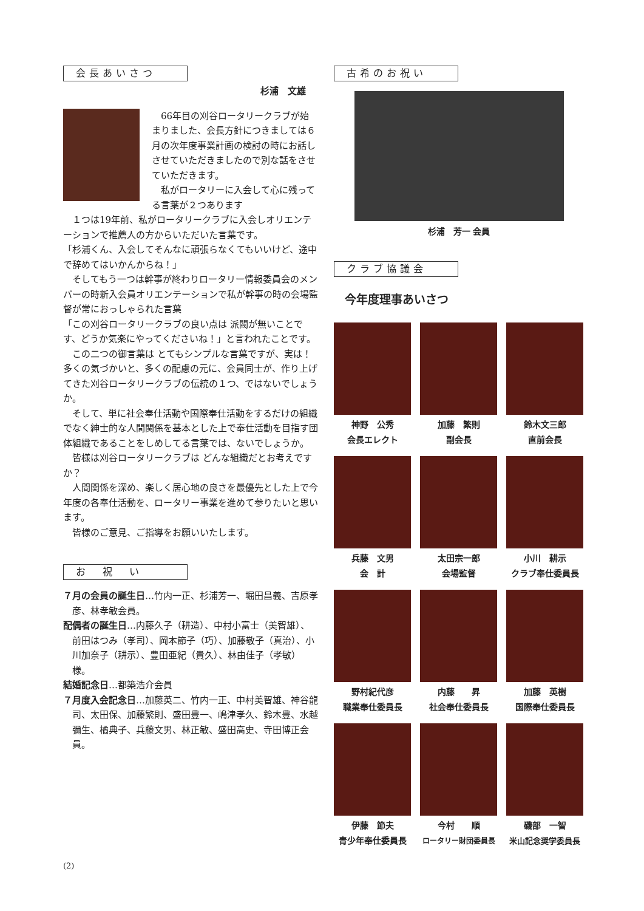会長あいさつ
杉浦　文雄
66年目の刈谷ロータリークラブが始まりました、会長方針につきましては６月の次年度事業計画の検討の時にお話しさせていただきましたので別な話をさせていただきます。
私がロータリーに入会して心に残ってる言葉が２つあります
１つは19年前、私がロータリークラブに入会しオリエンテーションで推薦人の方からいただいた言葉です。
「杉浦くん、入会してそんなに頑張らなくてもいいけど、途中で辞めてはいかんからね！」
そしてもう一つは幹事が終わりロータリー情報委員会のメンバーの時新入会員オリエンテーションで私が幹事の時の会場監督が常におっしゃられた言葉
「この刈谷ロータリークラブの良い点は 派閥が無いことです、どうか気楽にやってくださいね！」と言われたことです。
この二つの御言葉は とてもシンプルな言葉ですが、実は！多くの気づかいと、多くの配慮の元に、会員同士が、作り上げてきた刈谷ロータリークラブの伝統の１つ、ではないでしょうか。
そして、単に社会奉仕活動や国際奉仕活動をするだけの組織でなく紳士的な人間関係を基本とした上で奉仕活動を目指す団体組織であることをしめしてる言葉では、ないでしょうか。
皆様は刈谷ロータリークラブは どんな組織だとお考えですか？
人間関係を深め、楽しく居心地の良さを最優先とした上で今年度の各奉仕活動を、ロータリー事業を進めて参りたいと思います。
皆様のご意見、ご指導をお願いいたします。
お　祝　い
７月の会員の誕生日…竹内一正、杉浦芳一、堀田昌義、吉原孝彦、林孝敏会員。
配偶者の誕生日…内藤久子（耕造）、中村小富士（美智雄）、前田はつみ（孝司）、岡本節子（巧）、加藤敬子（真治）、小川加奈子（耕示）、豊田亜紀（貴久）、林由佳子（孝敏）様。
結婚記念日…都築浩介会員
７月度入会記念日…加藤英二、竹内一正、中村美智雄、神谷龍司、太田保、加藤繁則、盛田豊一、嶋津孝久、鈴木豊、水越彌生、橘典子、兵藤文男、林正敏、盛田高史、寺田博正会員。
古希のお祝い
杉浦　芳一 会員
クラブ協議会
今年度理事あいさつ
神野　公秀
会長エレクト
加藤　繁則
副会長
鈴木文三郎
直前会長
兵藤　文男
会　計
太田宗一郎
会場監督
小川　耕示
クラブ奉仕委員長
野村紀代彦
職業奉仕委員長
内藤　　昇
社会奉仕委員長
加藤　英樹
国際奉仕委員長
伊藤　節夫
青少年奉仕委員長
今村　　順
ロータリー財団委員長
磯部　一智
米山記念奨学委員長
(2)